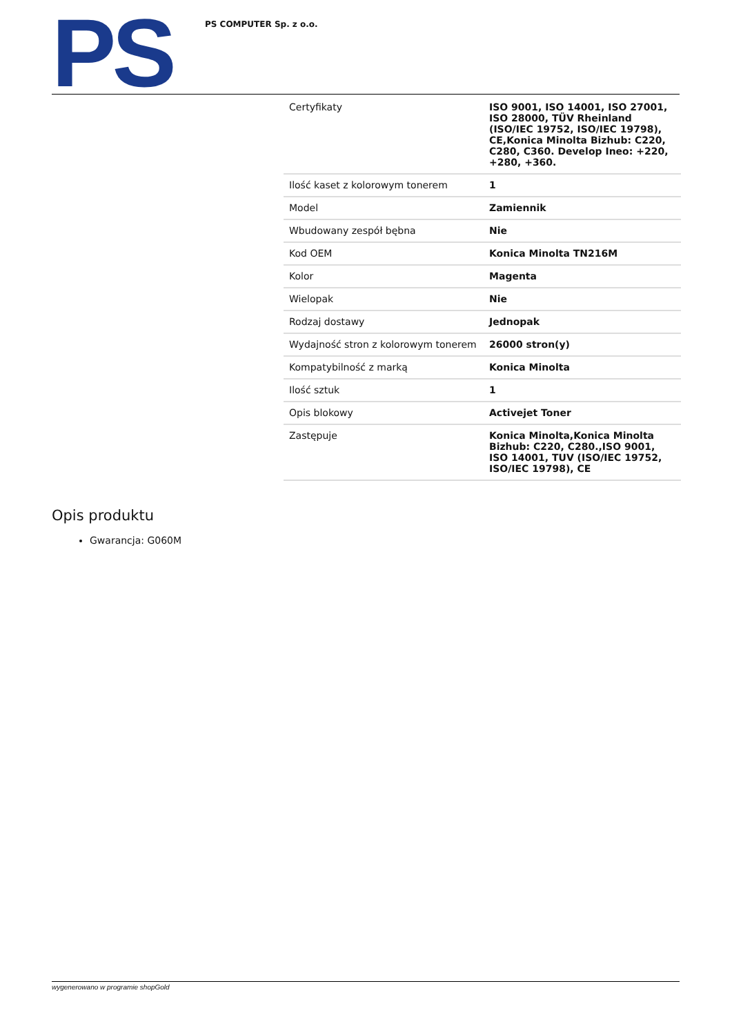PS
PS COMPUTER Sp. z o.o.
| Certyfikaty | ISO 9001, ISO 14001, ISO 27001, ISO 28000, TÜV Rheinland (ISO/IEC 19752, ISO/IEC 19798), CE,Konica Minolta Bizhub: C220, C280, C360. Develop Ineo: +220, +280, +360. |
| Ilość kaset z kolorowym tonerem | 1 |
| Model | Zamiennik |
| Wbudowany zespół bębna | Nie |
| Kod OEM | Konica Minolta TN216M |
| Kolor | Magenta |
| Wielopak | Nie |
| Rodzaj dostawy | Jednopak |
| Wydajność stron z kolorowym tonerem | 26000 stron(y) |
| Kompatybilność z marką | Konica Minolta |
| Ilość sztuk | 1 |
| Opis blokowy | Activejet Toner |
| Zastępuje | Konica Minolta,Konica Minolta Bizhub: C220, C280.,ISO 9001, ISO 14001, TUV (ISO/IEC 19752, ISO/IEC 19798), CE |
Opis produktu
Gwarancja: G060M
wygenerowano w programie shopGold